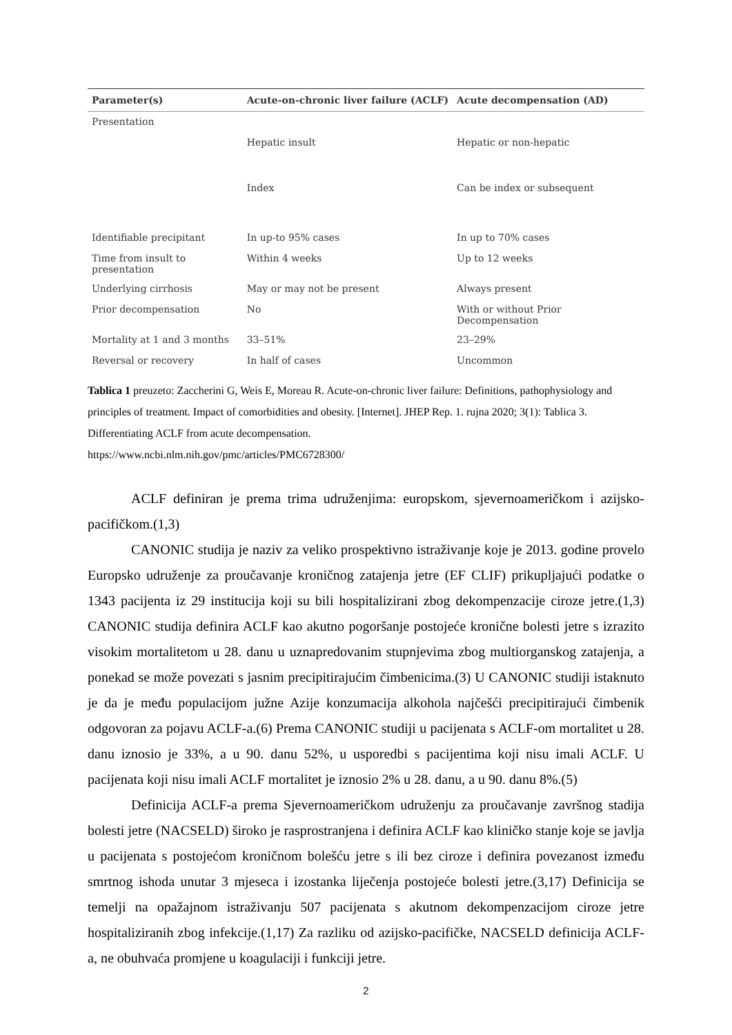| Parameter(s) | Acute-on-chronic liver failure (ACLF) | Acute decompensation (AD) |
| --- | --- | --- |
| Presentation | | |
| | Hepatic insult | Hepatic or non-hepatic |
| | Index | Can be index or subsequent |
| Identifiable precipitant | In up-to 95% cases | In up to 70% cases |
| Time from insult to presentation | Within 4 weeks | Up to 12 weeks |
| Underlying cirrhosis | May or may not be present | Always present |
| Prior decompensation | No | With or without Prior Decompensation |
| Mortality at 1 and 3 months | 33–51% | 23–29% |
| Reversal or recovery | In half of cases | Uncommon |
Tablica 1 preuzeto: Zaccherini G, Weis E, Moreau R. Acute-on-chronic liver failure: Definitions, pathophysiology and principles of treatment. Impact of comorbidities and obesity. [Internet]. JHEP Rep. 1. rujna 2020; 3(1): Tablica 3. Differentiating ACLF from acute decompensation.
https://www.ncbi.nlm.nih.gov/pmc/articles/PMC6728300/
ACLF definiran je prema trima udruženjima: europskom, sjevernoameričkom i azijsko-pacifičkom.(1,3)
CANONIC studija je naziv za veliko prospektivno istraživanje koje je 2013. godine provelo Europsko udruženje za proučavanje kroničnog zatajenja jetre (EF CLIF) prikupljajući podatke o 1343 pacijenta iz 29 institucija koji su bili hospitalizirani zbog dekompenzacije ciroze jetre.(1,3) CANONIC studija definira ACLF kao akutno pogoršanje postojeće kronične bolesti jetre s izrazito visokim mortalitetom u 28. danu u uznapredovanim stupnjevima zbog multiorganskog zatajenja, a ponekad se može povezati s jasnim precipitirajućim čimbenicima.(3) U CANONIC studiji istaknuto je da je među populacijom južne Azije konzumacija alkohola najčešći precipitirajući čimbenik odgovoran za pojavu ACLF-a.(6) Prema CANONIC studiji u pacijenata s ACLF-om mortalitet u 28. danu iznosio je 33%, a u 90. danu 52%, u usporedbi s pacijentima koji nisu imali ACLF. U pacijenata koji nisu imali ACLF mortalitet je iznosio 2% u 28. danu, a u 90. danu 8%.(5)
Definicija ACLF-a prema Sjevernoameričkom udruženju za proučavanje završnog stadija bolesti jetre (NACSELD) široko je rasprostranjena i definira ACLF kao kliničko stanje koje se javlja u pacijenata s postojećom kroničnom bolešću jetre s ili bez ciroze i definira povezanost između smrtnog ishoda unutar 3 mjeseca i izostanka liječenja postojeće bolesti jetre.(3,17) Definicija se temelji na opažajnom istraživanju 507 pacijenata s akutnom dekompenzacijom ciroze jetre hospitaliziranih zbog infekcije.(1,17) Za razliku od azijsko-pacifičke, NACSELD definicija ACLF-a, ne obuhvaća promjene u koagulaciji i funkciji jetre.
2